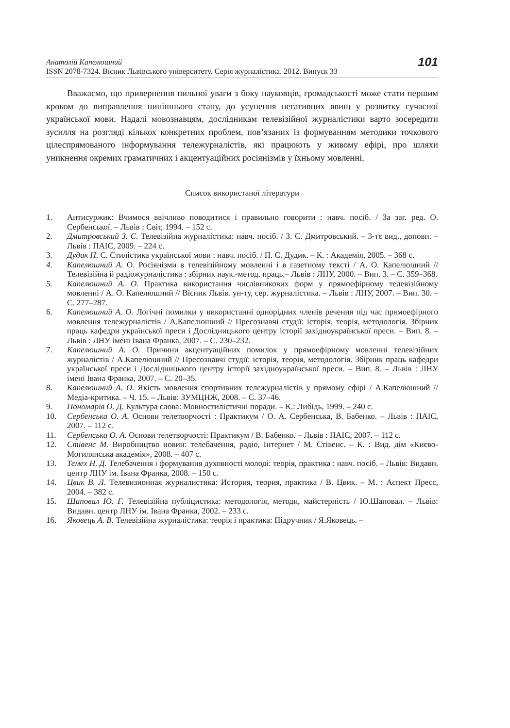Анатолій Капелюшний
ISSN 2078-7324. Вісник Львівського університету. Серія журналістика. 2012. Випуск 33
101
Вважаємо, що привернення пильної уваги з боку науковців, громадськості може стати першим кроком до виправлення нинішнього стану, до усунення негативних явищ у розвитку сучасної української мови. Надалі мовознавцям, дослідникам телевізійної журналістики варто зосередити зусилля на розгляді кількох конкретних проблем, пов’язаних із формуванням методики точкового цілеспрямованого інформування тележурналістів, які працюють у живому ефірі, про шляхи уникнення окремих граматичних і акцентуаційних росіянізмів у їхньому мовленні.
Список використаної літератури
1. Антисуржик: Вчимося ввічливо поводитися і правильно говорити : навч. посіб. / За заг. ред. О. Сербенської. – Львів : Світ, 1994. – 152 с.
2. Дмитровський З. Є. Телевізійна журналістика: навч. посіб. / З. Є. Дмитровський. – 3-тє вид., доповн. – Львів : ПАІС, 2009. – 224 с.
3. Дудик П. С. Стилістика української мови : навч. посіб. / П. С. Дудик. – К. : Академія, 2005. – 368 с.
4. Капелюшний А. О. Росіянізми в телевізійному мовленні і в газетному тексті / А. О. Капелюшний // Телевізійна й радіожурналістика : збірник наук.-метод. праць.– Львів : ЛНУ, 2000. – Вип. 3. – С. 359–368.
5. Капелюшний А. О. Практика використання числівникових форм у прямоефірному телевізійному мовленні / А. О. Капелюшний // Вісник Львів. ун-ту, сер. журналістика. – Львів : ЛНУ, 2007. – Вип. 30. – С. 277–287.
6. Капелюшний А. О. Логічні помилки у використанні однорідних членів речення під час прямоефірного мовлення тележурналістів / А.Капелюшний // Пресознавчі студії: історія, теорія, методологія. Збірник праць кафедри української преси і Дослідницького центру історії західноукраїнської преси. – Вип. 8. – Львів : ЛНУ імені Івана Франка, 2007. – С. 230–232.
7. Капелюшний А. О. Причини акцентуаційних помилок у прямоефірному мовленні телевізійних журналістів / А.Капелюшний // Пресознавчі студії: історія, теорія, методологія. Збірник праць кафедри української преси і Дослідницького центру історії західноукраїнської преси. – Вип. 8. – Львів : ЛНУ імені Івана Франка, 2007. – С. 20–35.
8. Капелюшний А. О. Якість мовлення спортивних тележурналістів у прямому ефірі / А.Капелюшний // Медіа-критика. – Ч. 15. – Львів: ЗУМЦНЖ, 2008. – С. 37–46.
9. Пономарів О. Д. Культура слова: Мовностилістичні поради. – К.: Либідь, 1999. – 240 с.
10. Сербенська О. А. Основи телетворчості : Практикум / О. А. Сербенська, В. Бабенко. – Львів : ПАІС, 2007. – 112 с.
11. Сербенська О. А. Основи телетворчості: Практикум / В. Бабенко. – Львів : ПАІС, 2007. – 112 с.
12. Стівенс М. Виробництво новин: телебачення, радіо, Інтернет / М. Стівенс. – К. : Вид. дім «Києво-Могилянська академія», 2008. – 407 с.
13. Темех Н. Д. Телебачення і формування духовності молоді: теорія, практика : навч. посіб. – Львів: Видавн. центр ЛНУ ім. Івана Франка, 2008. – 150 с.
14. Цвик В. Л. Телевизионная журналистика: История, теория, практика / В. Цвик. – М. : Аспект Пресс, 2004. – 382 с.
15. Шаповал Ю. Г. Телевізійна публіцистика: методологія, методи, майстерність / Ю.Шаповал. – Львів: Видавн. центр ЛНУ ім. Івана Франка, 2002. – 233 с.
16. Яковець А. В. Телевізійна журналістика: теорія і практика: Підручник / Я.Яковець. –